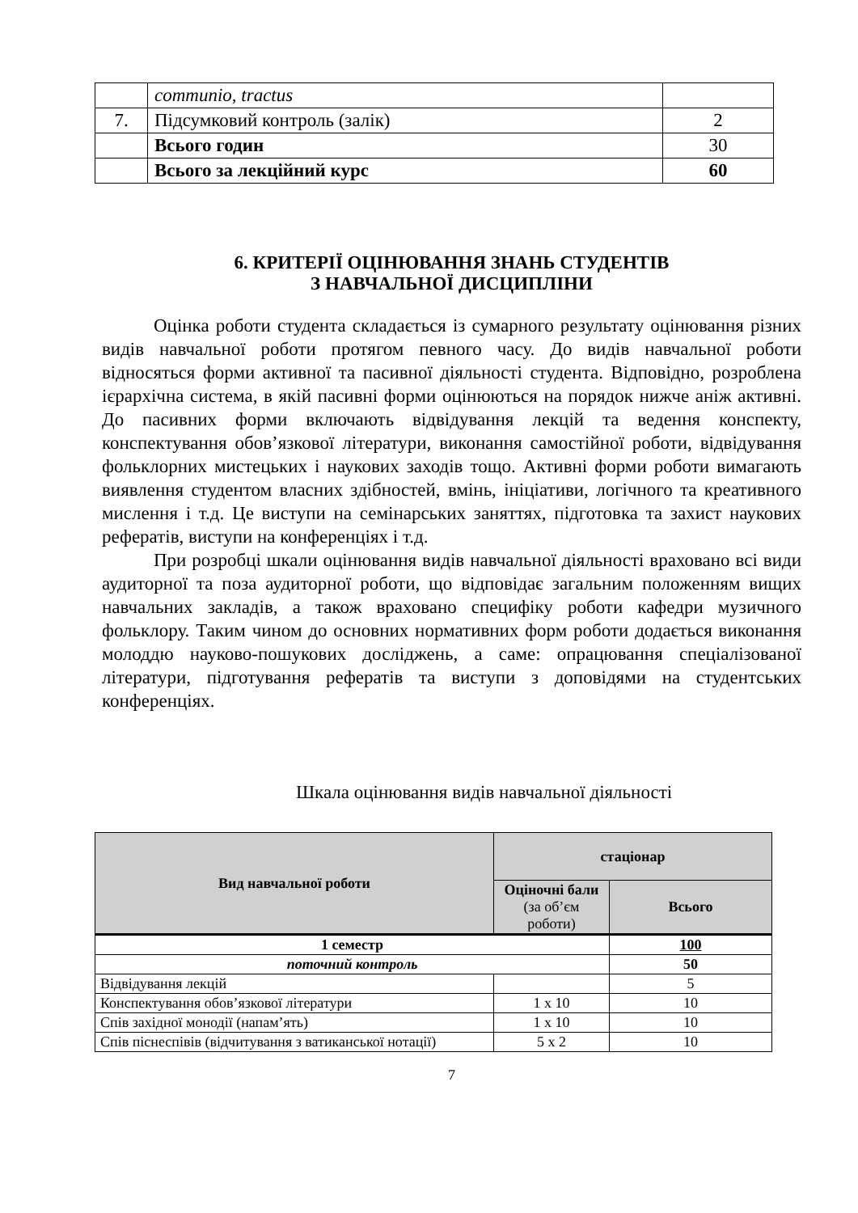| | communio, tractus | |
| 7. | Підсумковий контроль (залік) | 2 |
| | Всього годин | 30 |
| | Всього за лекційний курс | 60 |
6. КРИТЕРІЇ ОЦІНЮВАННЯ ЗНАНЬ СТУДЕНТІВ
З НАВЧАЛЬНОЇ ДИСЦИПЛІНИ
Оцінка роботи студента складається із сумарного результату оцінювання різних видів навчальної роботи протягом певного часу. До видів навчальної роботи відносяться форми активної та пасивної діяльності студента. Відповідно, розроблена ієрархічна система, в якій пасивні форми оцінюються на порядок нижче аніж активні. До пасивних форми включають відвідування лекцій та ведення конспекту, конспектування обов’язкової літератури, виконання самостійної роботи, відвідування фольклорних мистецьких і наукових заходів тощо. Активні форми роботи вимагають виявлення студентом власних здібностей, вмінь, ініціативи, логічного та креативного мислення і т.д. Це виступи на семінарських заняттях, підготовка та захист наукових рефератів, виступи на конференціях і т.д.
При розробці шкали оцінювання видів навчальної діяльності враховано всі види аудиторної та поза аудиторної роботи, що відповідає загальним положенням вищих навчальних закладів, а також враховано специфіку роботи кафедри музичного фольклору. Таким чином до основних нормативних форм роботи додається виконання молоддю науково-пошукових досліджень, а саме: опрацювання спеціалізованої літератури, підготування рефератів та виступи з доповідями на студентських конференціях.
Шкала оцінювання видів навчальної діяльності
| Вид навчальної роботи | стаціонар | |
| --- | --- | --- |
| | Оціночні бали (за об’єм роботи) | Всього |
| 1 семестр | | 100 |
| поточний контроль | | 50 |
| Відвідування лекцій | | 5 |
| Конспектування обов’язкової літератури | 1 х 10 | 10 |
| Спів західної монодії (напам’ять) | 1 х 10 | 10 |
| Спів піснеспівів (відчитування з ватиканської нотації) | 5 х 2 | 10 |
7